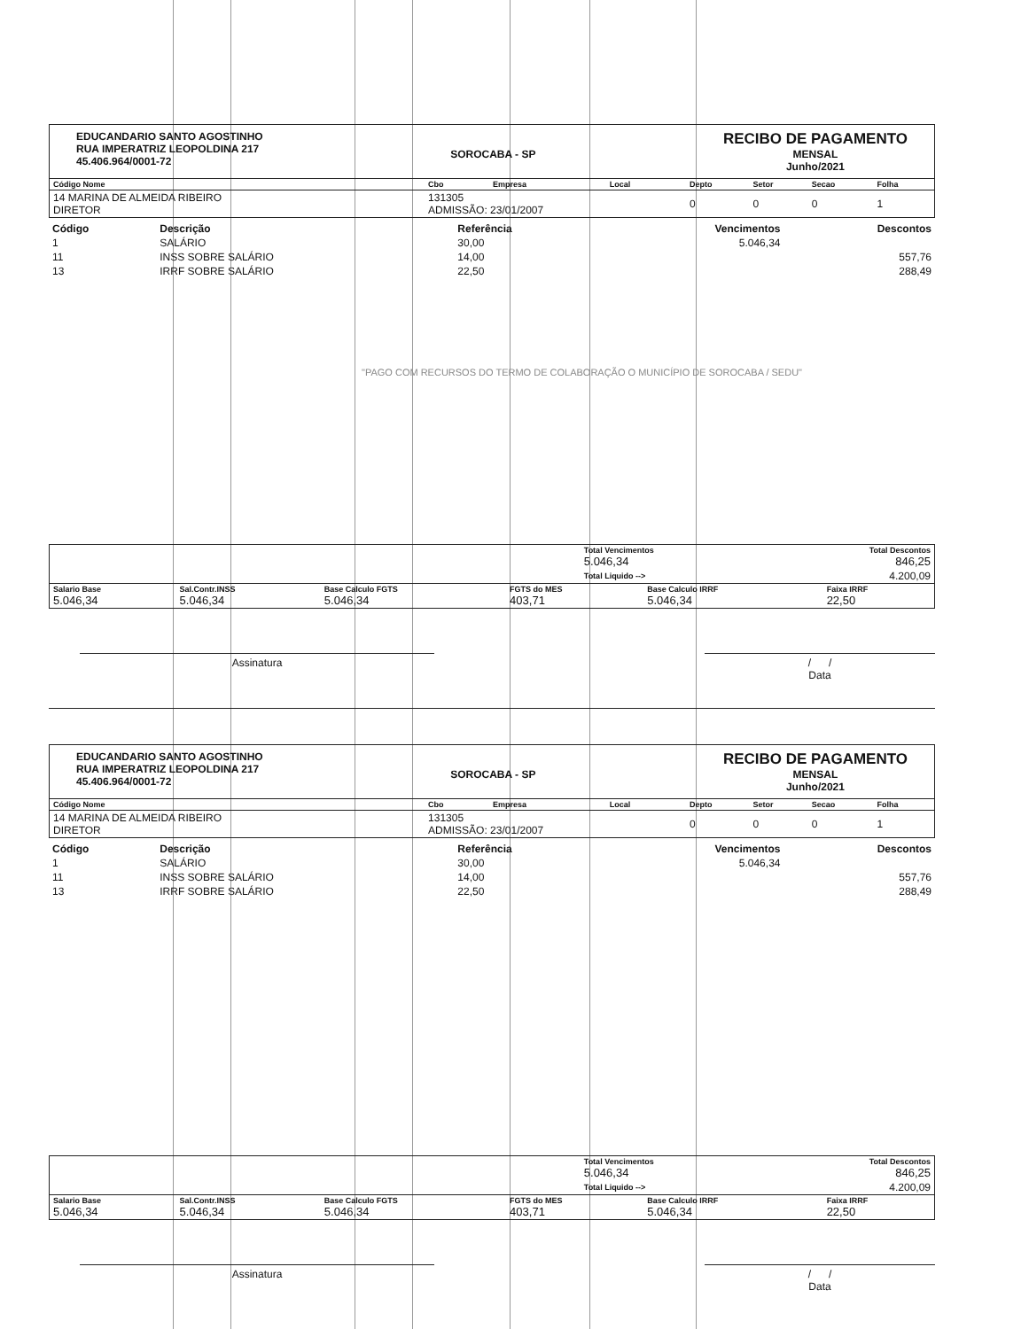EDUCANDARIO SANTO AGOSTINHO
RUA IMPERATRIZ LEOPOLDINA 217
45.406.964/0001-72
SOROCABA - SP
RECIBO DE PAGAMENTO
MENSAL
Junho/2021
| Código Nome | Cbo | Empresa | Local | Depto | Setor | Secao | Folha |
| --- | --- | --- | --- | --- | --- | --- | --- |
| 14 MARINA DE ALMEIDA RIBEIRO DIRETOR | 131305 ADMISSÃO: 23/01/2007 | | | 0 | 0 | 0 | 1 |
| Código | Descrição | Referência | Vencimentos | Descontos |
| --- | --- | --- | --- | --- |
| 1 | SALÁRIO | 30,00 | 5.046,34 | |
| 11 | INSS SOBRE SALÁRIO | 14,00 | | 557,76 |
| 13 | IRRF SOBRE SALÁRIO | 22,50 | | 288,49 |
"PAGO COM RECURSOS DO TERMO DE COLABORAÇÃO O MUNICÍPIO DE SOROCABA / SEDU"
| | Total Vencimentos 5.046,34 | Total Descontos 846,25 |
| | Total Liquido --> | 4.200,09 |
| Salario Base 5.046,34 | Sal.Contr.INSS 5.046,34 | Base Calculo FGTS 5.046,34 | FGTS do MES 403,71 | Base Calculo IRRF 5.046,34 | Faixa IRRF 22,50 |
Assinatura / /
Data
EDUCANDARIO SANTO AGOSTINHO
RUA IMPERATRIZ LEOPOLDINA 217
45.406.964/0001-72
SOROCABA - SP
RECIBO DE PAGAMENTO
MENSAL
Junho/2021
| Código Nome | Cbo | Empresa | Local | Depto | Setor | Secao | Folha |
| --- | --- | --- | --- | --- | --- | --- | --- |
| 14 MARINA DE ALMEIDA RIBEIRO DIRETOR | 131305 ADMISSÃO: 23/01/2007 | | | 0 | 0 | 0 | 1 |
| Código | Descrição | Referência | Vencimentos | Descontos |
| --- | --- | --- | --- | --- |
| 1 | SALÁRIO | 30,00 | 5.046,34 | |
| 11 | INSS SOBRE SALÁRIO | 14,00 | | 557,76 |
| 13 | IRRF SOBRE SALÁRIO | 22,50 | | 288,49 |
| | Total Vencimentos 5.046,34 | Total Descontos 846,25 |
| | Total Liquido --> | 4.200,09 |
| Salario Base 5.046,34 | Sal.Contr.INSS 5.046,34 | Base Calculo FGTS 5.046,34 | FGTS do MES 403,71 | Base Calculo IRRF 5.046,34 | Faixa IRRF 22,50 |
Assinatura / /
Data